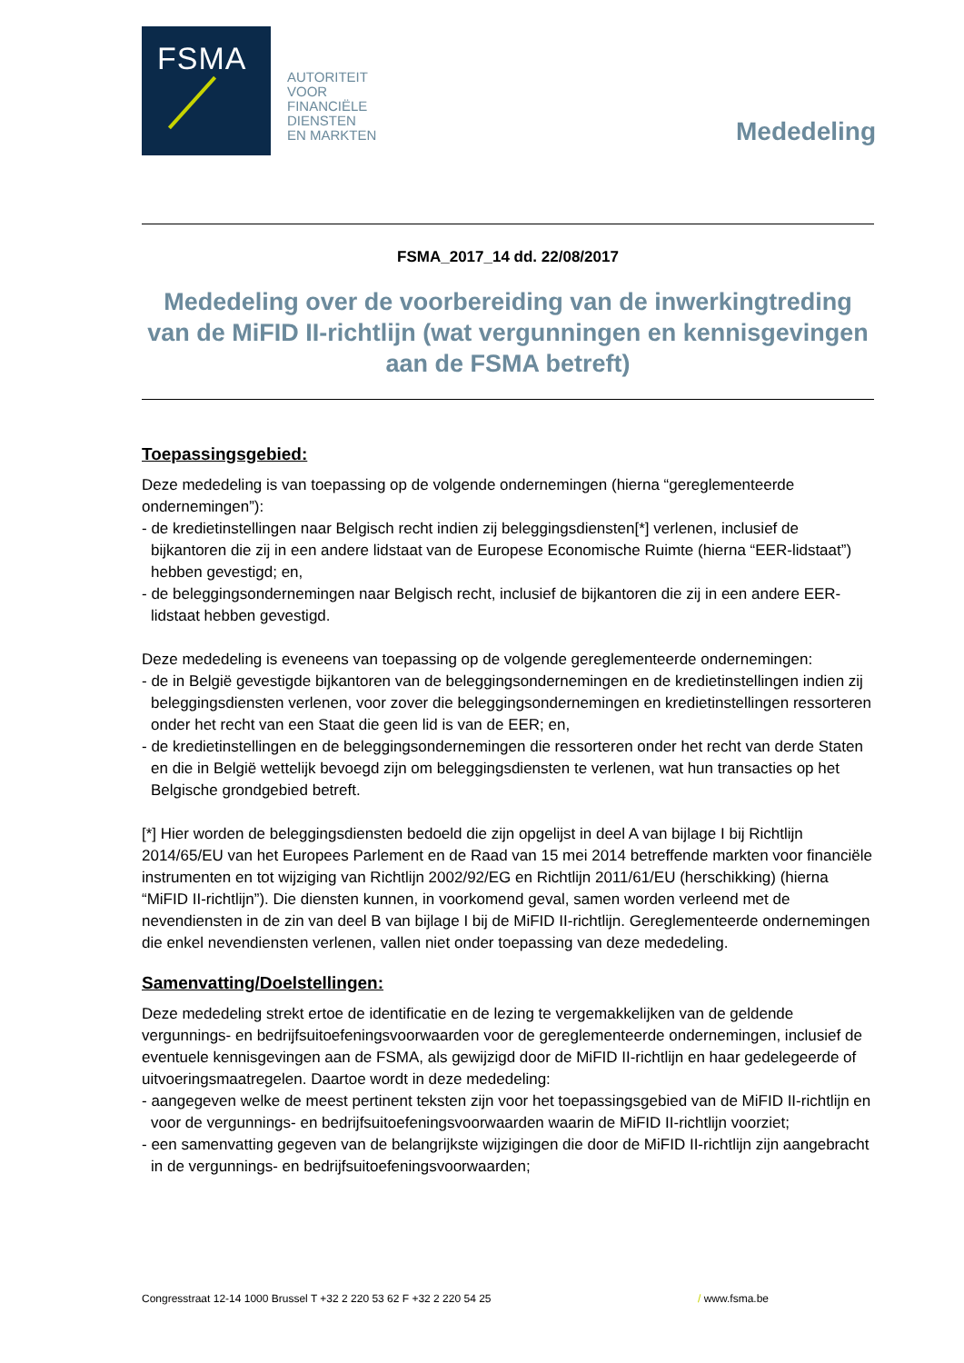FSMA
AUTORITEIT
VOOR
FINANCIËLE
DIENSTEN
EN MARKTEN
Mededeling
FSMA_2017_14 dd. 22/08/2017
Mededeling over de voorbereiding van de inwerkingtreding van de MiFID II-richtlijn (wat vergunningen en kennisgevingen aan de FSMA betreft)
Toepassingsgebied:
Deze mededeling is van toepassing op de volgende ondernemingen (hierna “gereglementeerde ondernemingen”):
- de kredietinstellingen naar Belgisch recht indien zij beleggingsdiensten[*] verlenen, inclusief de bijkantoren die zij in een andere lidstaat van de Europese Economische Ruimte (hierna “EER-lidstaat”) hebben gevestigd; en,
- de beleggingsondernemingen naar Belgisch recht, inclusief de bijkantoren die zij in een andere EER-lidstaat hebben gevestigd.
Deze mededeling is eveneens van toepassing op de volgende gereglementeerde ondernemingen:
- de in België gevestigde bijkantoren van de beleggingsondernemingen en de kredietinstellingen indien zij beleggingsdiensten verlenen, voor zover die beleggingsondernemingen en kredietinstellingen ressorteren onder het recht van een Staat die geen lid is van de EER; en,
- de kredietinstellingen en de beleggingsondernemingen die ressorteren onder het recht van derde Staten en die in België wettelijk bevoegd zijn om beleggingsdiensten te verlenen, wat hun transacties op het Belgische grondgebied betreft.
[*] Hier worden de beleggingsdiensten bedoeld die zijn opgelijst in deel A van bijlage I bij Richtlijn 2014/65/EU van het Europees Parlement en de Raad van 15 mei 2014 betreffende markten voor financiële instrumenten en tot wijziging van Richtlijn 2002/92/EG en Richtlijn 2011/61/EU (herschikking) (hierna “MiFID II-richtlijn”). Die diensten kunnen, in voorkomend geval, samen worden verleend met de nevendiensten in de zin van deel B van bijlage I bij de MiFID II-richtlijn. Gereglementeerde ondernemingen die enkel nevendiensten verlenen, vallen niet onder toepassing van deze mededeling.
Samenvatting/Doelstellingen:
Deze mededeling strekt ertoe de identificatie en de lezing te vergemakkelijken van de geldende vergunnings- en bedrijfsuitoefeningsvoorwaarden voor de gereglementeerde ondernemingen, inclusief de eventuele kennisgevingen aan de FSMA, als gewijzigd door de MiFID II-richtlijn en haar gedelegeerde of uitvoeringsmaatregelen. Daartoe wordt in deze mededeling:
- aangegeven welke de meest pertinent teksten zijn voor het toepassingsgebied van de MiFID II-richtlijn en voor de vergunnings- en bedrijfsuitoefeningsvoorwaarden waarin de MiFID II-richtlijn voorziet;
- een samenvatting gegeven van de belangrijkste wijzigingen die door de MiFID II-richtlijn zijn aangebracht in de vergunnings- en bedrijfsuitoefeningsvoorwaarden;
Congresstraat 12-14 1000 Brussel T +32 2 220 53 62 F +32 2 220 54 25 / www.fsma.be